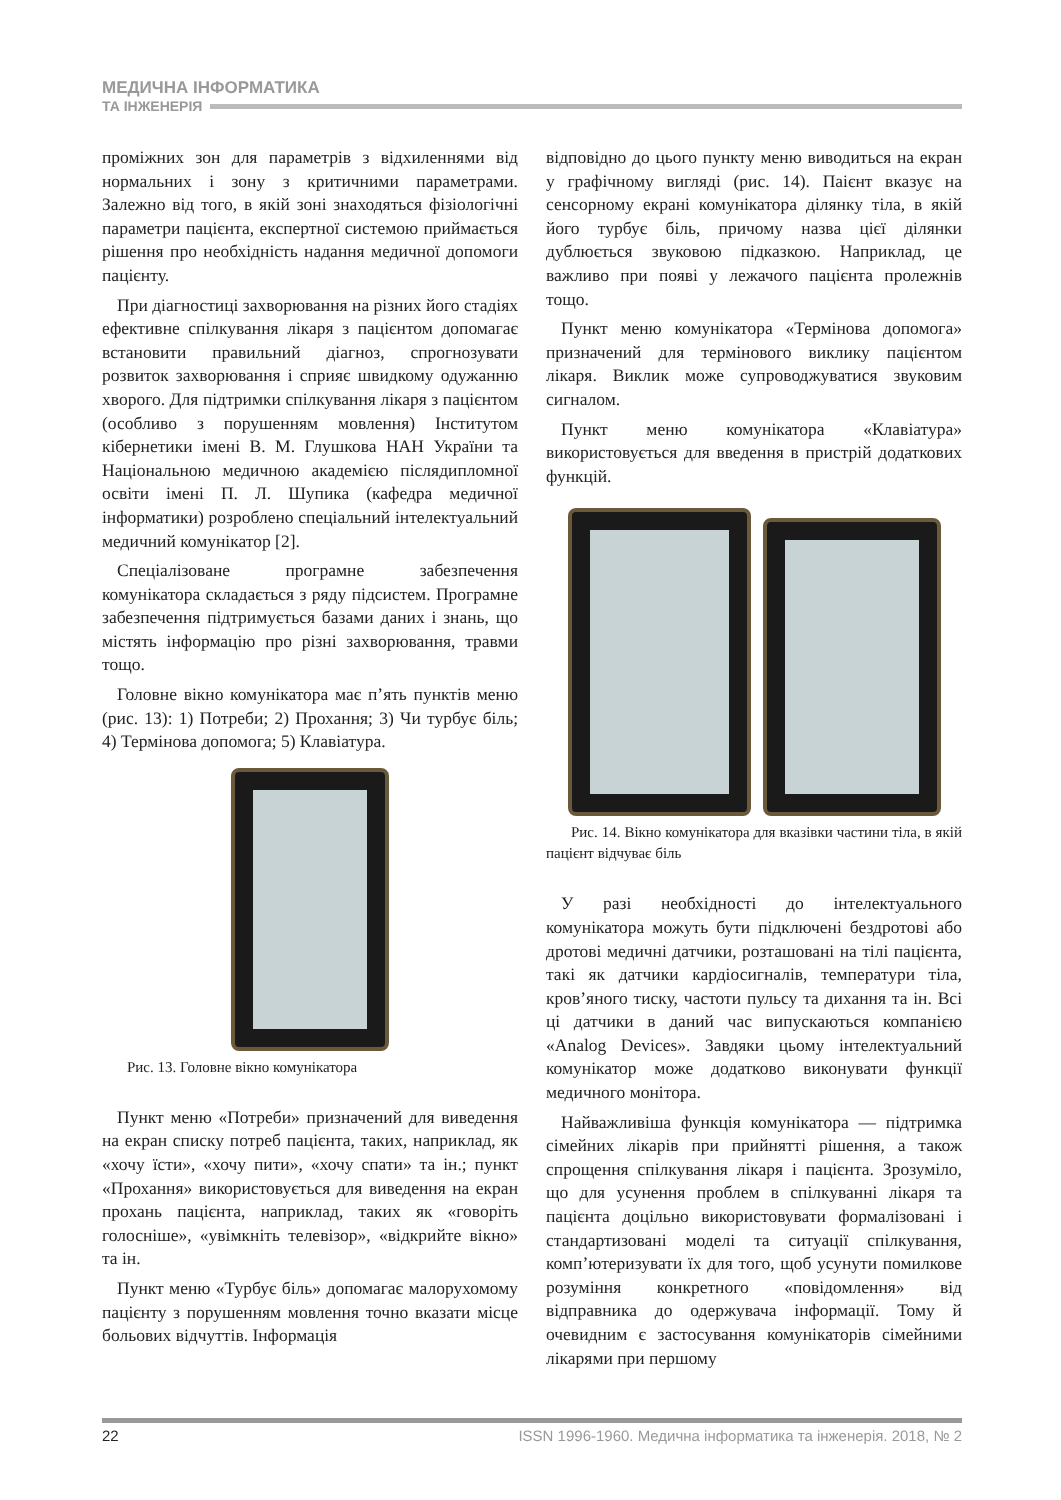МЕДИЧНА ІНФОРМАТИКА
ТА ІНЖЕНЕРІЯ
проміжних зон для параметрів з відхиленнями від нормальних і зону з критичними параметрами. Залежно від того, в якій зоні знаходяться фізіологічні параметри пацієнта, експертної системою приймається рішення про необхідність надання медичної допомоги пацієнту.
При діагностиці захворювання на різних його стадіях ефективне спілкування лікаря з пацієнтом допомагає встановити правильний діагноз, спрогнозувати розвиток захворювання і сприяє швидкому одужанню хворого. Для підтримки спілкування лікаря з пацієнтом (особливо з порушенням мовлення) Інститутом кібернетики імені В. М. Глушкова НАН України та Національною медичною академією післядипломної освіти імені П. Л. Шупика (кафедра медичної інформатики) розроблено спеціальний інтелектуальний медичний комунікатор [2].
Спеціалізоване програмне забезпечення комунікатора складається з ряду підсистем. Програмне забезпечення підтримується базами даних і знань, що містять інформацію про різні захворювання, травми тощо.
Головне вікно комунікатора має п’ять пунктів меню (рис. 13): 1) Потреби; 2) Прохання; 3) Чи турбує біль; 4) Термінова допомога; 5) Клавіатура.
Рис. 13. Головне вікно комунікатора
Пункт меню «Потреби» призначений для виведення на екран списку потреб пацієнта, таких, наприклад, як «хочу їсти», «хочу пити», «хочу спати» та ін.; пункт «Прохання» використовується для виведення на екран прохань пацієнта, наприклад, таких як «говоріть голосніше», «увімкніть телевізор», «відкрийте вікно» та ін.
Пункт меню «Турбує біль» допомагає малорухомому пацієнту з порушенням мовлення точно вказати місце больових відчуттів. Інформація
відповідно до цього пункту меню виводиться на екран у графічному вигляді (рис. 14). Паієнт вказує на сенсорному екрані комунікатора ділянку тіла, в якій його турбує біль, причому назва цієї ділянки дублюється звуковою підказкою. Наприклад, це важливо при появі у лежачого пацієнта пролежнів тощо.
Пункт меню комунікатора «Термінова допомога» призначений для термінового виклику пацієнтом лікаря. Виклик може супроводжуватися звуковим сигналом.
Пункт меню комунікатора «Клавіатура» використовується для введення в пристрій додаткових функцій.
Рис. 14. Вікно комунікатора для вказівки частини тіла, в якій пацієнт відчуває біль
У разі необхідності до інтелектуального комунікатора можуть бути підключені бездротові або дротові медичні датчики, розташовані на тілі пацієнта, такі як датчики кардіосигналів, температури тіла, кров’яного тиску, частоти пульсу та дихання та ін. Всі ці датчики в даний час випускаються компанією «Analog Devices». Завдяки цьому інтелектуальний комунікатор може додатково виконувати функції медичного монітора.
Найважливіша функція комунікатора — підтримка сімейних лікарів при прийнятті рішення, а також спрощення спілкування лікаря і пацієнта. Зрозуміло, що для усунення проблем в спілкуванні лікаря та пацієнта доцільно використовувати формалізовані і стандартизовані моделі та ситуації спілкування, комп’ютеризувати їх для того, щоб усунути помилкове розуміння конкретного «повідомлення» від відправника до одержувача інформації. Тому й очевидним є застосування комунікаторів сімейними лікарями при першому
22 ISSN 1996-1960. Медична інформатика та інженерія. 2018, № 2